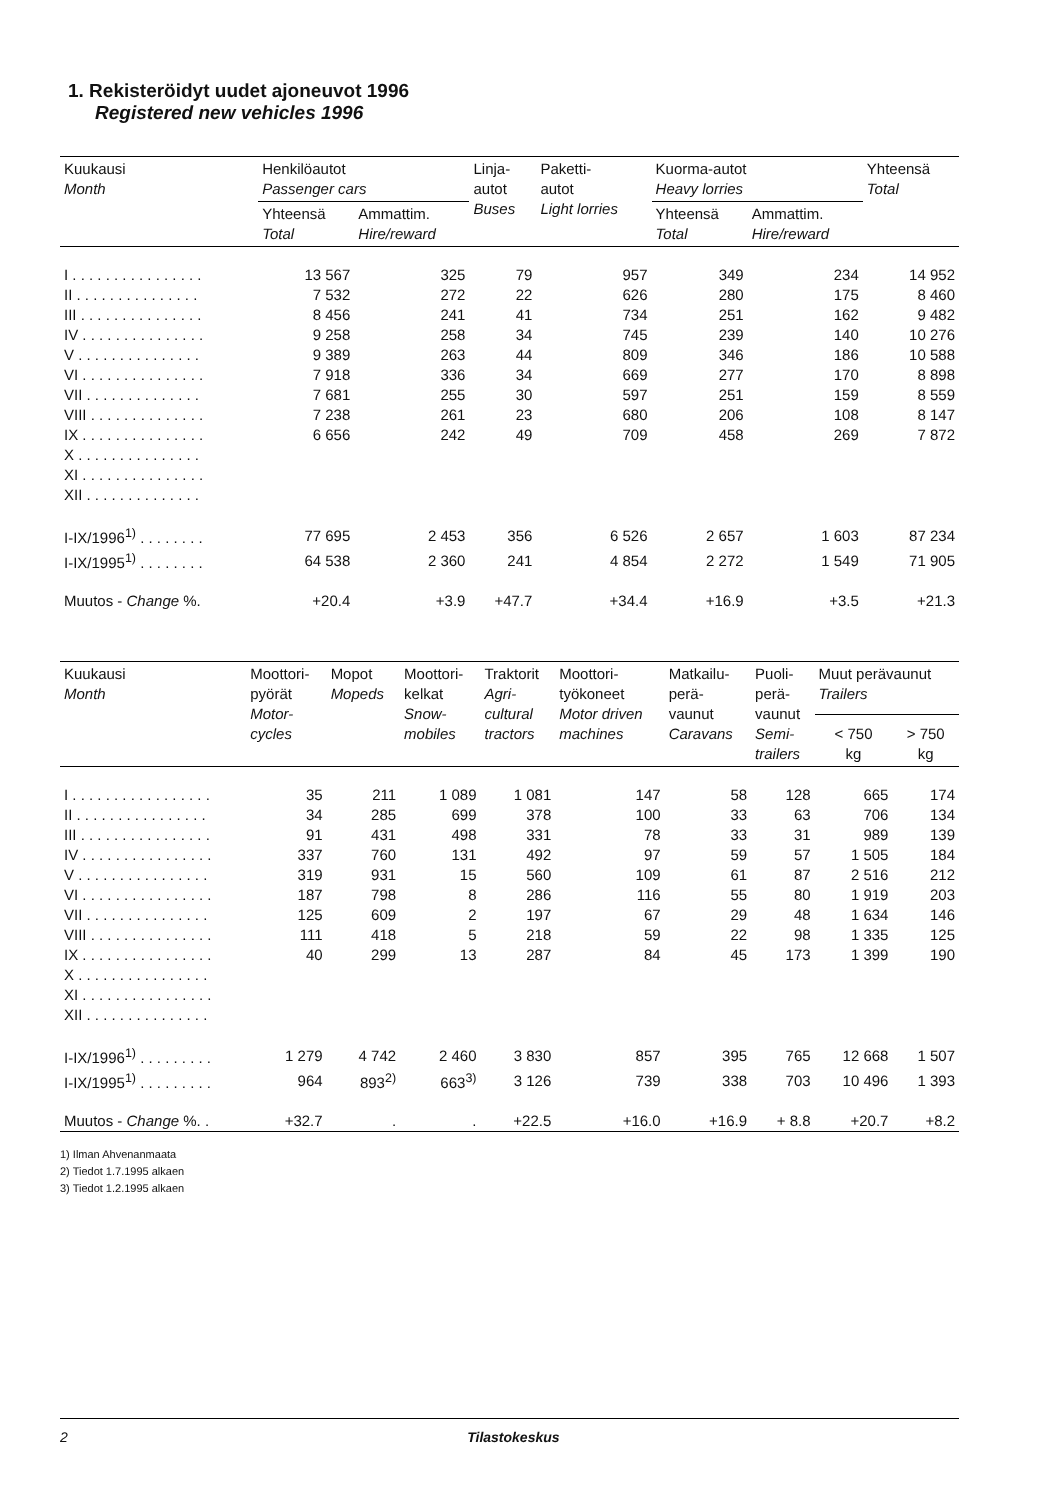1. Rekisteröidyt uudet ajoneuvot 1996
Registered new vehicles 1996
| Kuukausi Month | Henkilöautot Passenger cars | | Linja- autot Buses | Paketti- autot Light lorries | Kuorma-autot Heavy lorries | | Yhteensä Total |
| --- | --- | --- | --- | --- | --- | --- | --- |
| | Yhteensä Total | Ammattim. Hire/reward | | | Yhteensä Total | Ammattim. Hire/reward | |
| I . . . . . . . . . . . . . . . . | 13 567 | 325 | 79 | 957 | 349 | 234 | 14 952 |
| II . . . . . . . . . . . . . . . | 7 532 | 272 | 22 | 626 | 280 | 175 | 8 460 |
| III . . . . . . . . . . . . . . . | 8 456 | 241 | 41 | 734 | 251 | 162 | 9 482 |
| IV . . . . . . . . . . . . . . . | 9 258 | 258 | 34 | 745 | 239 | 140 | 10 276 |
| V . . . . . . . . . . . . . . . | 9 389 | 263 | 44 | 809 | 346 | 186 | 10 588 |
| VI . . . . . . . . . . . . . . . | 7 918 | 336 | 34 | 669 | 277 | 170 | 8 898 |
| VII . . . . . . . . . . . . . . | 7 681 | 255 | 30 | 597 | 251 | 159 | 8 559 |
| VIII . . . . . . . . . . . . . . | 7 238 | 261 | 23 | 680 | 206 | 108 | 8 147 |
| IX . . . . . . . . . . . . . . . | 6 656 | 242 | 49 | 709 | 458 | 269 | 7 872 |
| X . . . . . . . . . . . . . . . | | | | | | | |
| XI . . . . . . . . . . . . . . . | | | | | | | |
| XII . . . . . . . . . . . . . . | | | | | | | |
| I-IX/1996<sup>1)</sup> . . . . . . . . | 77 695 | 2 453 | 356 | 6 526 | 2 657 | 1 603 | 87 234 |
| I-IX/1995<sup>1)</sup> . . . . . . . . | 64 538 | 2 360 | 241 | 4 854 | 2 272 | 1 549 | 71 905 |
| Muutos - Change %. | +20.4 | +3.9 | +47.7 | +34.4 | +16.9 | +3.5 | +21.3 |
| Kuukausi Month | Moottori- pyörät Motor- cycles | Mopot Mopeds | Moottori- kelkat Snow- mobiles | Traktorit Agri- cultural tractors | Moottori- työkoneet Motor driven machines | Matkailu- perä- vaunut Caravans | Puoli- perä- vaunut Semi- trailers | Muut perävaunut Trailers | |
| --- | --- | --- | --- | --- | --- | --- | --- | --- | --- |
| | | | | | | | | < 750 kg | > 750 kg |
| I . . . . . . . . . . . . . . . . . | 35 | 211 | 1 089 | 1 081 | 147 | 58 | 128 | 665 | 174 |
| II . . . . . . . . . . . . . . . . | 34 | 285 | 699 | 378 | 100 | 33 | 63 | 706 | 134 |
| III . . . . . . . . . . . . . . . . | 91 | 431 | 498 | 331 | 78 | 33 | 31 | 989 | 139 |
| IV . . . . . . . . . . . . . . . . | 337 | 760 | 131 | 492 | 97 | 59 | 57 | 1 505 | 184 |
| V . . . . . . . . . . . . . . . . | 319 | 931 | 15 | 560 | 109 | 61 | 87 | 2 516 | 212 |
| VI . . . . . . . . . . . . . . . . | 187 | 798 | 8 | 286 | 116 | 55 | 80 | 1 919 | 203 |
| VII . . . . . . . . . . . . . . . | 125 | 609 | 2 | 197 | 67 | 29 | 48 | 1 634 | 146 |
| VIII . . . . . . . . . . . . . . . | 111 | 418 | 5 | 218 | 59 | 22 | 98 | 1 335 | 125 |
| IX . . . . . . . . . . . . . . . . | 40 | 299 | 13 | 287 | 84 | 45 | 173 | 1 399 | 190 |
| X . . . . . . . . . . . . . . . . | | | | | | | | | |
| XI . . . . . . . . . . . . . . . . | | | | | | | | | |
| XII . . . . . . . . . . . . . . . | | | | | | | | | |
| I-IX/1996<sup>1)</sup> . . . . . . . . . | 1 279 | 4 742 | 2 460 | 3 830 | 857 | 395 | 765 | 12 668 | 1 507 |
| I-IX/1995<sup>1)</sup> . . . . . . . . . | 964 | 893<sup>2)</sup> | 663<sup>3)</sup> | 3 126 | 739 | 338 | 703 | 10 496 | 1 393 |
| Muutos - Change %. . | +32.7 | . | . | +22.5 | +16.0 | +16.9 | + 8.8 | +20.7 | +8.2 |
1) Ilman Ahvenanmaata
2) Tiedot 1.7.1995 alkaen
3) Tiedot 1.2.1995 alkaen
2
Tilastokeskus